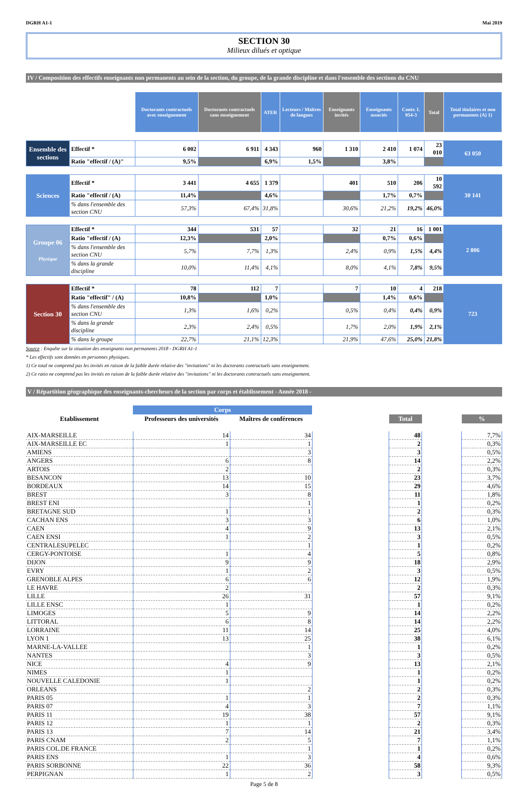DGRH A1-1 Mai 2019
SECTION 30
Milieux dilués et optique
IV / Composition des effectifs enseignants non permanents au sein de la section, du groupe, de la grande discipline et dans l'ensemble des sections du CNU
| | | Doctorants contractuels avec enseignement | Doctorants contractuels sans enseignement | ATER | Lecteurs / Maîtres de langues | Enseignants invités | Enseignants associés | Contr. L 954-3 | Total | Total titulaires et non permanents (A) 1) |
| --- | --- | --- | --- | --- | --- | --- | --- | --- | --- | --- |
| Ensemble des sections | Effectif * | 6 002 | 6 911 | 4 343 | 960 | 1 310 | 2 410 | 1 074 | 23 010 | 63 050 |
| | Ratio "effectif / (A)" | 9,5% | | 6,9% | 1,5% | | 3,8% | | | |
| Sciences | Effectif * | 3 441 | 4 655 | 1 379 | | 401 | 510 | 206 | 10 592 | 30 141 |
| | Ratio "effectif / (A) | 11,4% | | 4,6% | | | 1,7% | 0,7% | | |
| | % dans l'ensemble des section CNU | 57,3% | 67,4% | 31,8% | | 30,6% | 21,2% | 19,2% | 46,0% | |
| Groupe 06 Physique | Effectif * | 344 | 531 | 57 | | 32 | 21 | 16 | 1 001 | 2 806 |
| | Ratio "effectif / (A) | 12,3% | | 2,0% | | | 0,7% | 0,6% | | |
| | % dans l'ensemble des section CNU | 5,7% | 7,7% | 1,3% | | 2,4% | 0,9% | 1,5% | 4,4% | |
| | % dans la grande discipline | 10,0% | 11,4% | 4,1% | | 8,0% | 4,1% | 7,8% | 9,5% | |
| Section 30 | Effectif * | 78 | 112 | 7 | | 7 | 10 | 4 | 218 | 723 |
| | Ratio "effectif" / (A) | 10,8% | | 1,0% | | | 1,4% | 0,6% | | |
| | % dans l'ensemble des section CNU | 1,3% | 1,6% | 0,2% | | 0,5% | 0,4% | 0,4% | 0,9% | |
| | % dans la grande discipline | 2,3% | 2,4% | 0,5% | | 1,7% | 2,0% | 1,9% | 2,1% | |
| | % dans le groupe | 22,7% | 21,1% | 12,3% | | 21,9% | 47,6% | 25,0% | 21,8% | |
Source : Enquête sur la situation des enseignants non permanents 2018 - DGRH A1-1
* Les effectifs sont données en personnes physiques.
1) Ce total ne comprend pas les invités en raison de la faible durée relative des "invitations" ni les doctorants contractuels sans enseignement.
2) Ce ratio ne comprend pas les invités en raison de la faible durée relative des "invitations" ni les doctorants contractuels sans enseignement.
V / Répartition géographique des enseignants-chercheurs de la section par corps et établissement - Année 2018 -
| | Corps | | | | | |
| --- | --- | --- | --- | --- | --- | --- |
| Etablissement | Professeurs des universités | Maîtres de conférences | | Total | | % |
| AIX-MARSEILLE | 14 | 34 | | 48 | | 7,7% |
| AIX-MARSEILLE EC | 1 | 1 | | 2 | | 0,3% |
| AMIENS | | 3 | | 3 | | 0,5% |
| ANGERS | 6 | 8 | | 14 | | 2,2% |
| ARTOIS | 2 | | | 2 | | 0,3% |
| BESANCON | 13 | 10 | | 23 | | 3,7% |
| BORDEAUX | 14 | 15 | | 29 | | 4,6% |
| BREST | 3 | 8 | | 11 | | 1,8% |
| BREST ENI | | 1 | | 1 | | 0,2% |
| BRETAGNE SUD | 1 | 1 | | 2 | | 0,3% |
| CACHAN ENS | 3 | 3 | | 6 | | 1,0% |
| CAEN | 4 | 9 | | 13 | | 2,1% |
| CAEN ENSI | 1 | 2 | | 3 | | 0,5% |
| CENTRALESUPELEC | | 1 | | 1 | | 0,2% |
| CERGY-PONTOISE | 1 | 4 | | 5 | | 0,8% |
| DIJON | 9 | 9 | | 18 | | 2,9% |
| EVRY | 1 | 2 | | 3 | | 0,5% |
| GRENOBLE ALPES | 6 | 6 | | 12 | | 1,9% |
| LE HAVRE | 2 | | | 2 | | 0,3% |
| LILLE | 26 | 31 | | 57 | | 9,1% |
| LILLE ENSC | 1 | | | 1 | | 0,2% |
| LIMOGES | 5 | 9 | | 14 | | 2,2% |
| LITTORAL | 6 | 8 | | 14 | | 2,2% |
| LORRAINE | 11 | 14 | | 25 | | 4,0% |
| LYON 1 | 13 | 25 | | 38 | | 6,1% |
| MARNE-LA-VALLEE | | 1 | | 1 | | 0,2% |
| NANTES | | 3 | | 3 | | 0,5% |
| NICE | 4 | 9 | | 13 | | 2,1% |
| NIMES | 1 | | | 1 | | 0,2% |
| NOUVELLE CALEDONIE | 1 | | | 1 | | 0,2% |
| ORLEANS | | 2 | | 2 | | 0,3% |
| PARIS 05 | 1 | 1 | | 2 | | 0,3% |
| PARIS 07 | 4 | 3 | | 7 | | 1,1% |
| PARIS 11 | 19 | 38 | | 57 | | 9,1% |
| PARIS 12 | 1 | 1 | | 2 | | 0,3% |
| PARIS 13 | 7 | 14 | | 21 | | 3,4% |
| PARIS CNAM | 2 | 5 | | 7 | | 1,1% |
| PARIS COL.DE FRANCE | | 1 | | 1 | | 0,2% |
| PARIS ENS | 1 | 3 | | 4 | | 0,6% |
| PARIS SORBONNE | 22 | 36 | | 58 | | 9,3% |
| PERPIGNAN | 1 | 2 | | 3 | | 0,5% |
Page 5 de 8